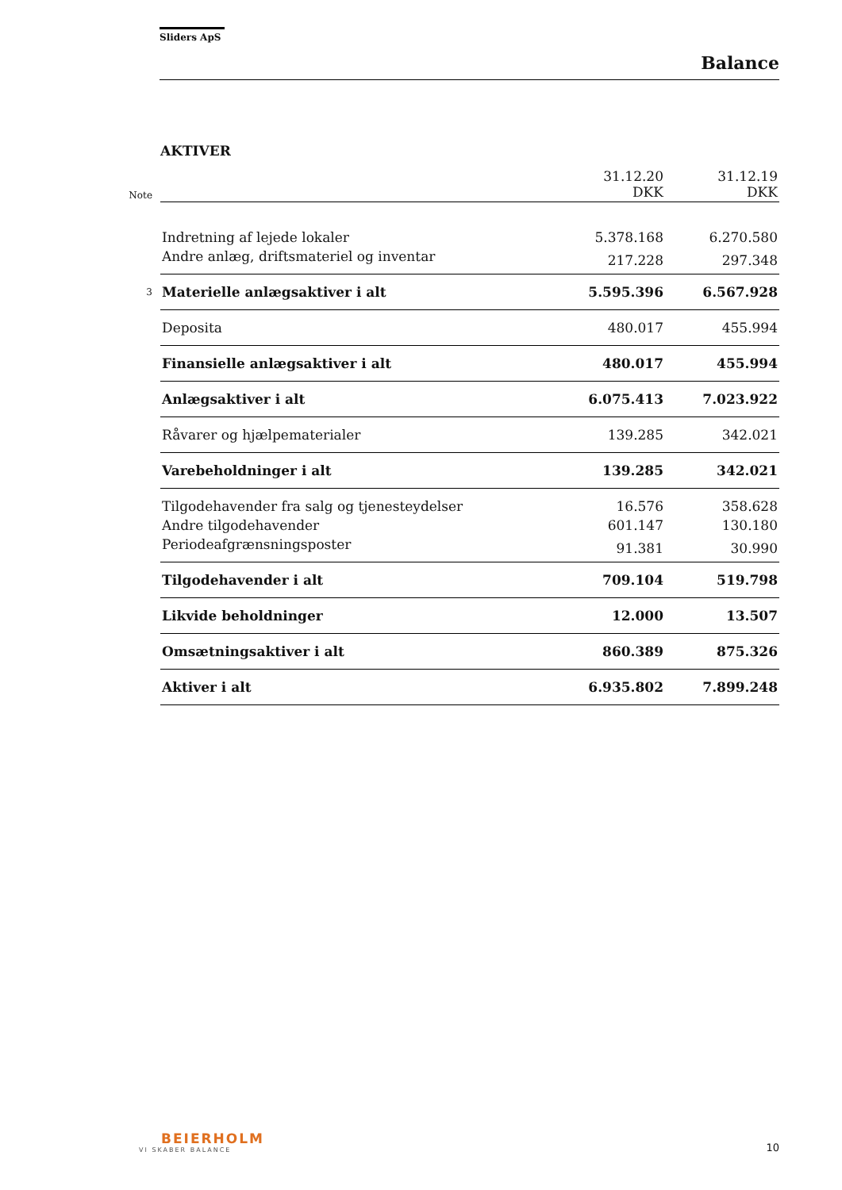Sliders ApS
Balance
AKTIVER
| Note | | 31.12.20 DKK | 31.12.19 DKK |
| | Indretning af lejede lokaler | 5.378.168 | 6.270.580 |
| | Andre anlæg, driftsmateriel og inventar | 217.228 | 297.348 |
| 3 | Materielle anlægsaktiver i alt | 5.595.396 | 6.567.928 |
| | Deposita | 480.017 | 455.994 |
| | Finansielle anlægsaktiver i alt | 480.017 | 455.994 |
| | Anlægsaktiver i alt | 6.075.413 | 7.023.922 |
| | Råvarer og hjælpematerialer | 139.285 | 342.021 |
| | Varebeholdninger i alt | 139.285 | 342.021 |
| | Tilgodehavender fra salg og tjenesteydelser | 16.576 | 358.628 |
| | Andre tilgodehavender | 601.147 | 130.180 |
| | Periodeafgrænsningsposter | 91.381 | 30.990 |
| | Tilgodehavender i alt | 709.104 | 519.798 |
| | Likvide beholdninger | 12.000 | 13.507 |
| | Omsætningsaktiver i alt | 860.389 | 875.326 |
| | Aktiver i alt | 6.935.802 | 7.899.248 |
BEIERHOLM
VI SKABER BALANCE
10